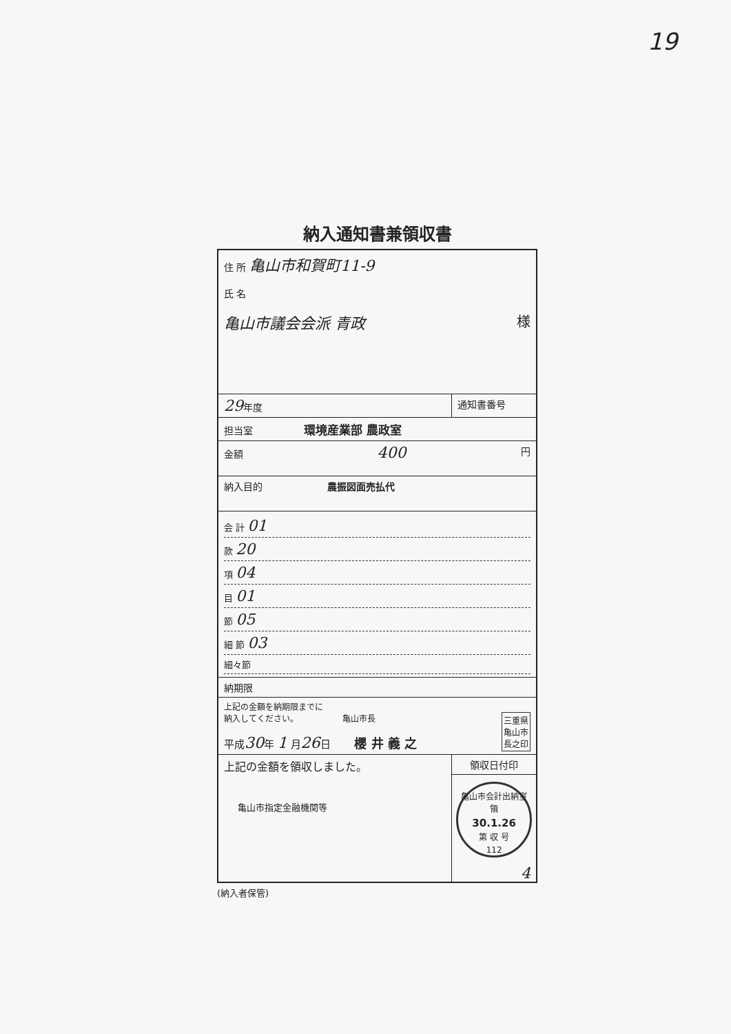19
納入通知書兼領収書
| 住 所 亀山市和賀町11-9 氏 名 亀山市議会会派 青政 様 | | |
| 29 年度 | 通知書番号 | |
| 担当室 環境産業部 農政室 | | |
| 金額 400 円 | | |
| 納入目的 農振図面売払代 | | |
| 会 計 01 款 20 項 04 目 01 節 05 細 節 03 細々節 | | |
| 納期限 | | |
| 上記の金額を納期限までに 納入してください。 亀山市長 三重県 亀山市 長之印 平成 30 年 1 月 26 日 櫻 井 義 之 | | |
| 上記の金額を領収しました。 亀山市指定金融機関等 | | 領収日付印 亀山市会計出納室 領 30.1.26 第 収 号 112 4 |
(納入者保管)